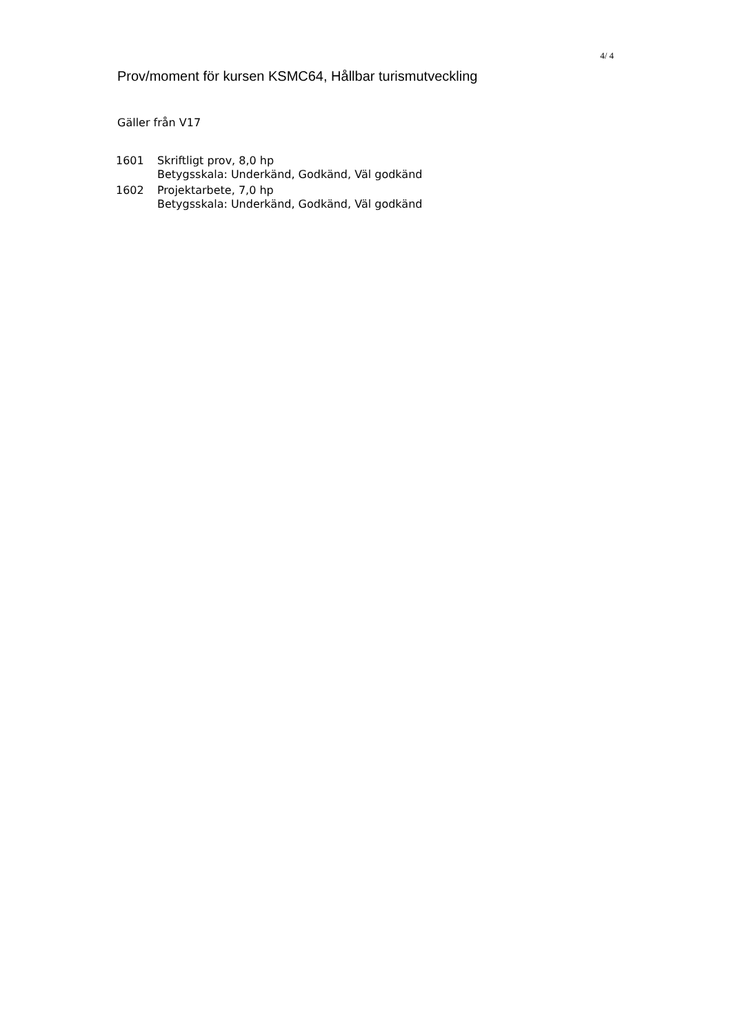4/ 4
Prov/moment för kursen KSMC64, Hållbar turismutveckling
Gäller från V17
| 1601 | Skriftligt prov, 8,0 hp Betygsskala: Underkänd, Godkänd, Väl godkänd |
| 1602 | Projektarbete, 7,0 hp Betygsskala: Underkänd, Godkänd, Väl godkänd |